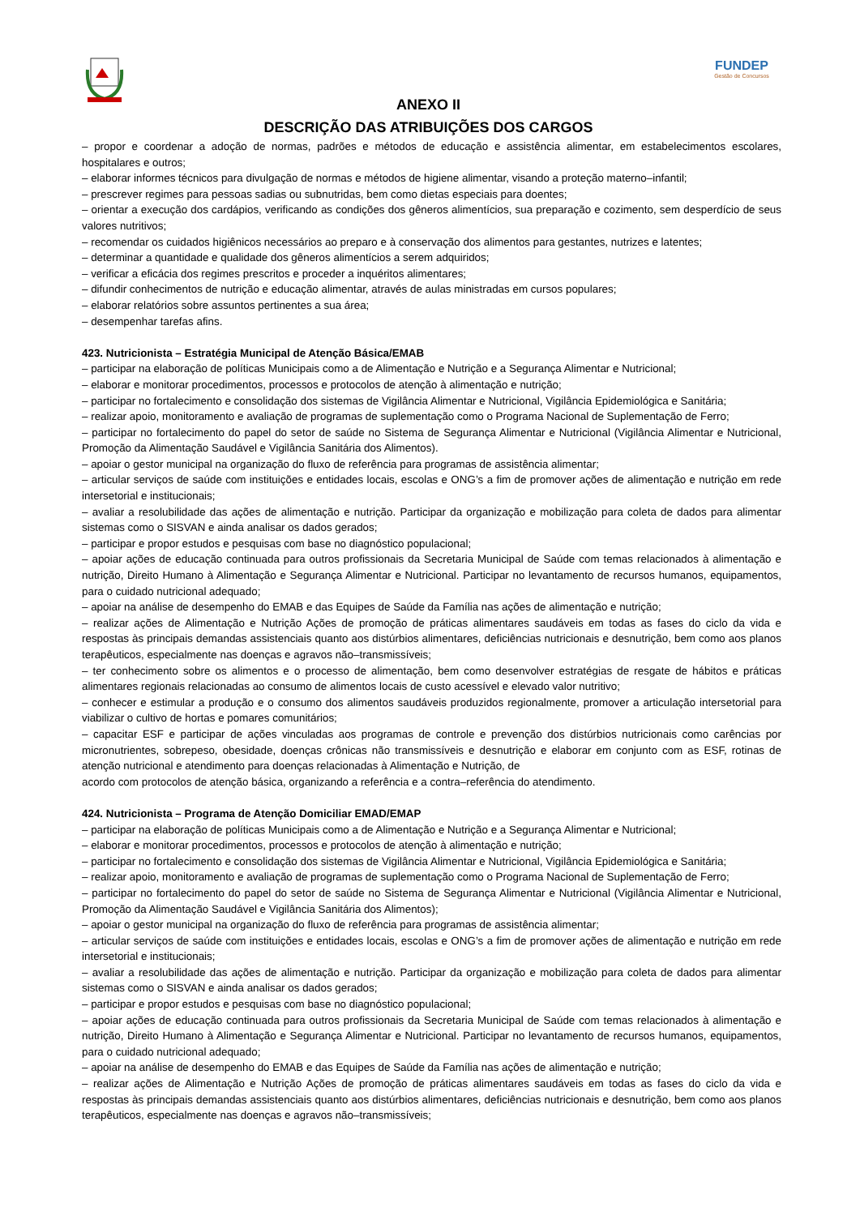FUNDEP
Gestão de Concursos
ANEXO II
DESCRIÇÃO DAS ATRIBUIÇÕES DOS CARGOS
– propor e coordenar a adoção de normas, padrões e métodos de educação e assistência alimentar, em estabelecimentos escolares, hospitalares e outros;
– elaborar informes técnicos para divulgação de normas e métodos de higiene alimentar, visando a proteção materno–infantil;
– prescrever regimes para pessoas sadias ou subnutridas, bem como dietas especiais para doentes;
– orientar a execução dos cardápios, verificando as condições dos gêneros alimentícios, sua preparação e cozimento, sem desperdício de seus valores nutritivos;
– recomendar os cuidados higiênicos necessários ao preparo e à conservação dos alimentos para gestantes, nutrizes e latentes;
– determinar a quantidade e qualidade dos gêneros alimentícios a serem adquiridos;
– verificar a eficácia dos regimes prescritos e proceder a inquéritos alimentares;
– difundir conhecimentos de nutrição e educação alimentar, através de aulas ministradas em cursos populares;
– elaborar relatórios sobre assuntos pertinentes a sua área;
– desempenhar tarefas afins.
423. Nutricionista – Estratégia Municipal de Atenção Básica/EMAB
– participar na elaboração de políticas Municipais como a de Alimentação e Nutrição e a Segurança Alimentar e Nutricional;
– elaborar e monitorar procedimentos, processos e protocolos de atenção à alimentação e nutrição;
– participar no fortalecimento e consolidação dos sistemas de Vigilância Alimentar e Nutricional, Vigilância Epidemiológica e Sanitária;
– realizar apoio, monitoramento e avaliação de programas de suplementação como o Programa Nacional de Suplementação de Ferro;
– participar no fortalecimento do papel do setor de saúde no Sistema de Segurança Alimentar e Nutricional (Vigilância Alimentar e Nutricional, Promoção da Alimentação Saudável e Vigilância Sanitária dos Alimentos).
– apoiar o gestor municipal na organização do fluxo de referência para programas de assistência alimentar;
– articular serviços de saúde com instituições e entidades locais, escolas e ONG’s a fim de promover ações de alimentação e nutrição em rede intersetorial e institucionais;
– avaliar a resolubilidade das ações de alimentação e nutrição. Participar da organização e mobilização para coleta de dados para alimentar sistemas como o SISVAN e ainda analisar os dados gerados;
– participar e propor estudos e pesquisas com base no diagnóstico populacional;
– apoiar ações de educação continuada para outros profissionais da Secretaria Municipal de Saúde com temas relacionados à alimentação e nutrição, Direito Humano à Alimentação e Segurança Alimentar e Nutricional. Participar no levantamento de recursos humanos, equipamentos, para o cuidado nutricional adequado;
– apoiar na análise de desempenho do EMAB e das Equipes de Saúde da Família nas ações de alimentação e nutrição;
– realizar ações de Alimentação e Nutrição Ações de promoção de práticas alimentares saudáveis em todas as fases do ciclo da vida e respostas às principais demandas assistenciais quanto aos distúrbios alimentares, deficiências nutricionais e desnutrição, bem como aos planos terapêuticos, especialmente nas doenças e agravos não–transmissíveis;
– ter conhecimento sobre os alimentos e o processo de alimentação, bem como desenvolver estratégias de resgate de hábitos e práticas alimentares regionais relacionadas ao consumo de alimentos locais de custo acessível e elevado valor nutritivo;
– conhecer e estimular a produção e o consumo dos alimentos saudáveis produzidos regionalmente, promover a articulação intersetorial para viabilizar o cultivo de hortas e pomares comunitários;
– capacitar ESF e participar de ações vinculadas aos programas de controle e prevenção dos distúrbios nutricionais como carências por micronutrientes, sobrepeso, obesidade, doenças crônicas não transmissíveis e desnutrição e elaborar em conjunto com as ESF, rotinas de atenção nutricional e atendimento para doenças relacionadas à Alimentação e Nutrição, de
acordo com protocolos de atenção básica, organizando a referência e a contra–referência do atendimento.
424. Nutricionista – Programa de Atenção Domiciliar EMAD/EMAP
– participar na elaboração de políticas Municipais como a de Alimentação e Nutrição e a Segurança Alimentar e Nutricional;
– elaborar e monitorar procedimentos, processos e protocolos de atenção à alimentação e nutrição;
– participar no fortalecimento e consolidação dos sistemas de Vigilância Alimentar e Nutricional, Vigilância Epidemiológica e Sanitária;
– realizar apoio, monitoramento e avaliação de programas de suplementação como o Programa Nacional de Suplementação de Ferro;
– participar no fortalecimento do papel do setor de saúde no Sistema de Segurança Alimentar e Nutricional (Vigilância Alimentar e Nutricional, Promoção da Alimentação Saudável e Vigilância Sanitária dos Alimentos);
– apoiar o gestor municipal na organização do fluxo de referência para programas de assistência alimentar;
– articular serviços de saúde com instituições e entidades locais, escolas e ONG’s a fim de promover ações de alimentação e nutrição em rede intersetorial e institucionais;
– avaliar a resolubilidade das ações de alimentação e nutrição. Participar da organização e mobilização para coleta de dados para alimentar sistemas como o SISVAN e ainda analisar os dados gerados;
– participar e propor estudos e pesquisas com base no diagnóstico populacional;
– apoiar ações de educação continuada para outros profissionais da Secretaria Municipal de Saúde com temas relacionados à alimentação e nutrição, Direito Humano à Alimentação e Segurança Alimentar e Nutricional. Participar no levantamento de recursos humanos, equipamentos, para o cuidado nutricional adequado;
– apoiar na análise de desempenho do EMAB e das Equipes de Saúde da Família nas ações de alimentação e nutrição;
– realizar ações de Alimentação e Nutrição Ações de promoção de práticas alimentares saudáveis em todas as fases do ciclo da vida e respostas às principais demandas assistenciais quanto aos distúrbios alimentares, deficiências nutricionais e desnutrição, bem como aos planos terapêuticos, especialmente nas doenças e agravos não–transmissíveis;